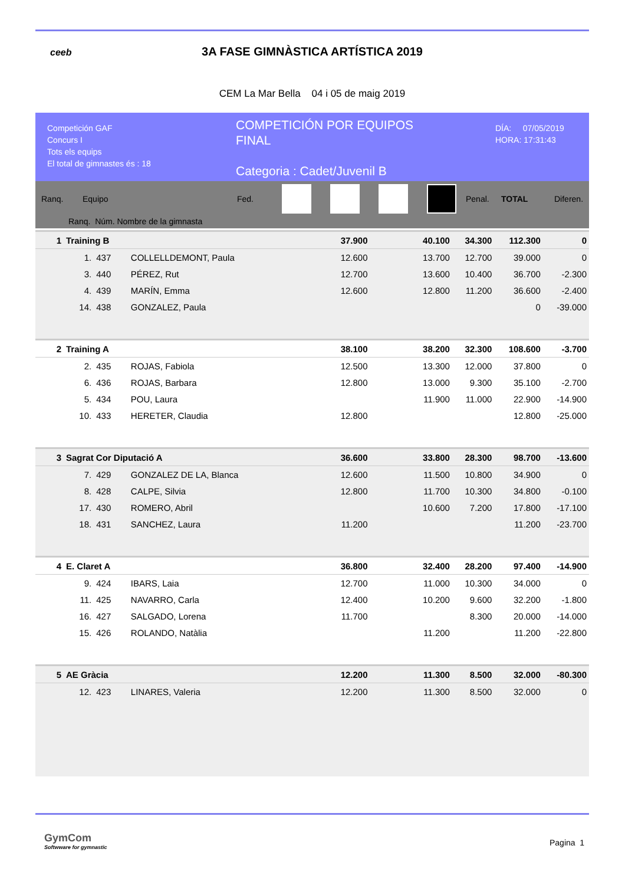ceeb
3A FASE GIMNÀSTICA ARTÍSTICA 2019
CEM La Mar Bella 04 i 05 de maig 2019
Competición GAF
Concurs I
Tots els equips
El total de gimnastes és : 18
COMPETICIÓN POR EQUIPOS
FINAL
Categoria : Cadet/Juvenil B
DÍA: 07/05/2019
HORA: 17:31:43
Ranq. Equipo Fed. Penal. TOTAL Diferen.
Ranq. Núm. Nombre de la gimnasta
| 1 | Training B | | | 37.900 | | 40.100 | 34.300 | 112.300 | | 0 |
| | 1. | 437 | COLLELLDEMONT, Paula | 12.600 | | 13.700 | 12.700 | | 39.000 | 0 |
| | 3. | 440 | PÉREZ, Rut | 12.700 | | 13.600 | 10.400 | | 36.700 | -2.300 |
| | 4. | 439 | MARÍN, Emma | 12.600 | | 12.800 | 11.200 | | 36.600 | -2.400 |
| | 14. | 438 | GONZALEZ, Paula | | | | | | 0 | -39.000 |
| 2 | Training A | | | 38.100 | | 38.200 | 32.300 | 108.600 | | -3.700 |
| | 2. | 435 | ROJAS, Fabiola | 12.500 | | 13.300 | 12.000 | | 37.800 | 0 |
| | 6. | 436 | ROJAS, Barbara | 12.800 | | 13.000 | 9.300 | | 35.100 | -2.700 |
| | 5. | 434 | POU, Laura | | | 11.900 | 11.000 | | 22.900 | -14.900 |
| | 10. | 433 | HERETER, Claudia | 12.800 | | | | | 12.800 | -25.000 |
| 3 | Sagrat Cor Diputació A | | | 36.600 | | 33.800 | 28.300 | 98.700 | | -13.600 |
| | 7. | 429 | GONZALEZ DE LA, Blanca | 12.600 | | 11.500 | 10.800 | | 34.900 | 0 |
| | 8. | 428 | CALPE, Silvia | 12.800 | | 11.700 | 10.300 | | 34.800 | -0.100 |
| | 17. | 430 | ROMERO, Abril | | | 10.600 | 7.200 | | 17.800 | -17.100 |
| | 18. | 431 | SANCHEZ, Laura | 11.200 | | | | | 11.200 | -23.700 |
| 4 | E. Claret A | | | 36.800 | | 32.400 | 28.200 | 97.400 | | -14.900 |
| | 9. | 424 | IBARS, Laia | 12.700 | | 11.000 | 10.300 | | 34.000 | 0 |
| | 11. | 425 | NAVARRO, Carla | 12.400 | | 10.200 | 9.600 | | 32.200 | -1.800 |
| | 16. | 427 | SALGADO, Lorena | 11.700 | | | 8.300 | | 20.000 | -14.000 |
| | 15. | 426 | ROLANDO, Natàlia | | | 11.200 | | | 11.200 | -22.800 |
| 5 | AE Gràcia | | | 12.200 | | 11.300 | 8.500 | 32.000 | | -80.300 |
| | 12. | 423 | LINARES, Valeria | 12.200 | | 11.300 | 8.500 | | 32.000 | 0 |
GymCom
Softwware for gymnastic
Pagina 1